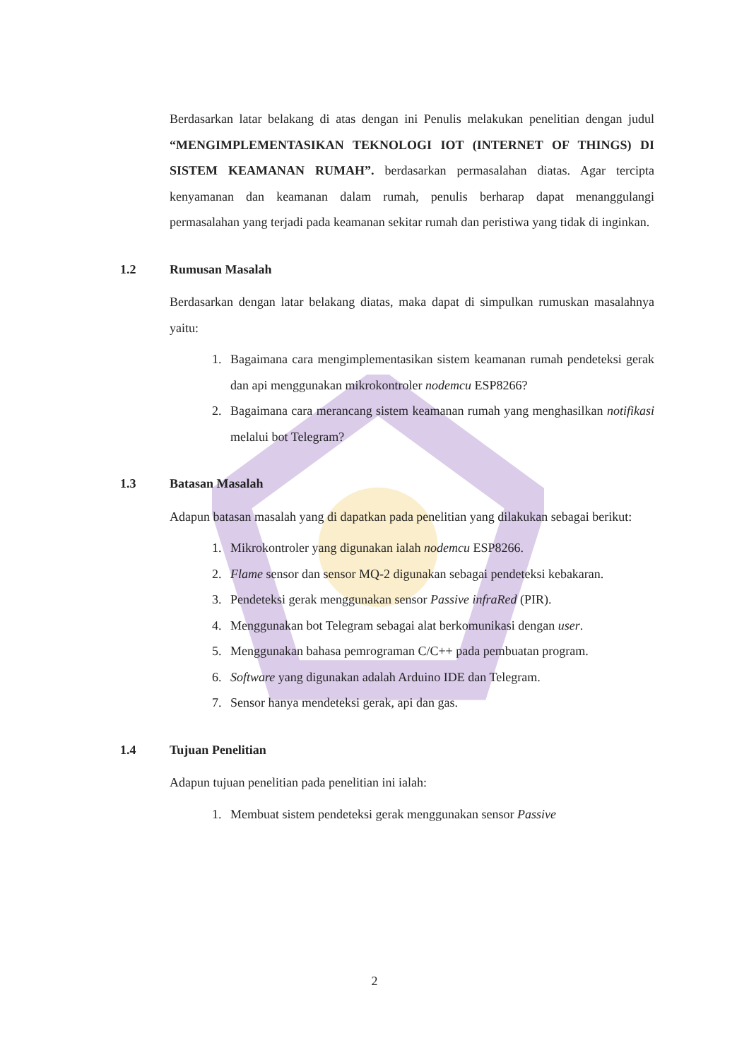Berdasarkan latar belakang di atas dengan ini Penulis melakukan penelitian dengan judul “MENGIMPLEMENTASIKAN TEKNOLOGI IOT (INTERNET OF THINGS) DI SISTEM KEAMANAN RUMAH”. berdasarkan permasalahan diatas. Agar tercipta kenyamanan dan keamanan dalam rumah, penulis berharap dapat menanggulangi permasalahan yang terjadi pada keamanan sekitar rumah dan peristiwa yang tidak di inginkan.
1.2 Rumusan Masalah
Berdasarkan dengan latar belakang diatas, maka dapat di simpulkan rumuskan masalahnya yaitu:
1. Bagaimana cara mengimplementasikan sistem keamanan rumah pendeteksi gerak dan api menggunakan mikrokontroler nodemcu ESP8266?
2. Bagaimana cara merancang sistem keamanan rumah yang menghasilkan notifikasi melalui bot Telegram?
1.3 Batasan Masalah
Adapun batasan masalah yang di dapatkan pada penelitian yang dilakukan sebagai berikut:
1. Mikrokontroler yang digunakan ialah nodemcu ESP8266.
2. Flame sensor dan sensor MQ-2 digunakan sebagai pendeteksi kebakaran.
3. Pendeteksi gerak menggunakan sensor Passive infraRed (PIR).
4. Menggunakan bot Telegram sebagai alat berkomunikasi dengan user.
5. Menggunakan bahasa pemrograman C/C++ pada pembuatan program.
6. Software yang digunakan adalah Arduino IDE dan Telegram.
7. Sensor hanya mendeteksi gerak, api dan gas.
1.4 Tujuan Penelitian
Adapun tujuan penelitian pada penelitian ini ialah:
1. Membuat sistem pendeteksi gerak menggunakan sensor Passive
2